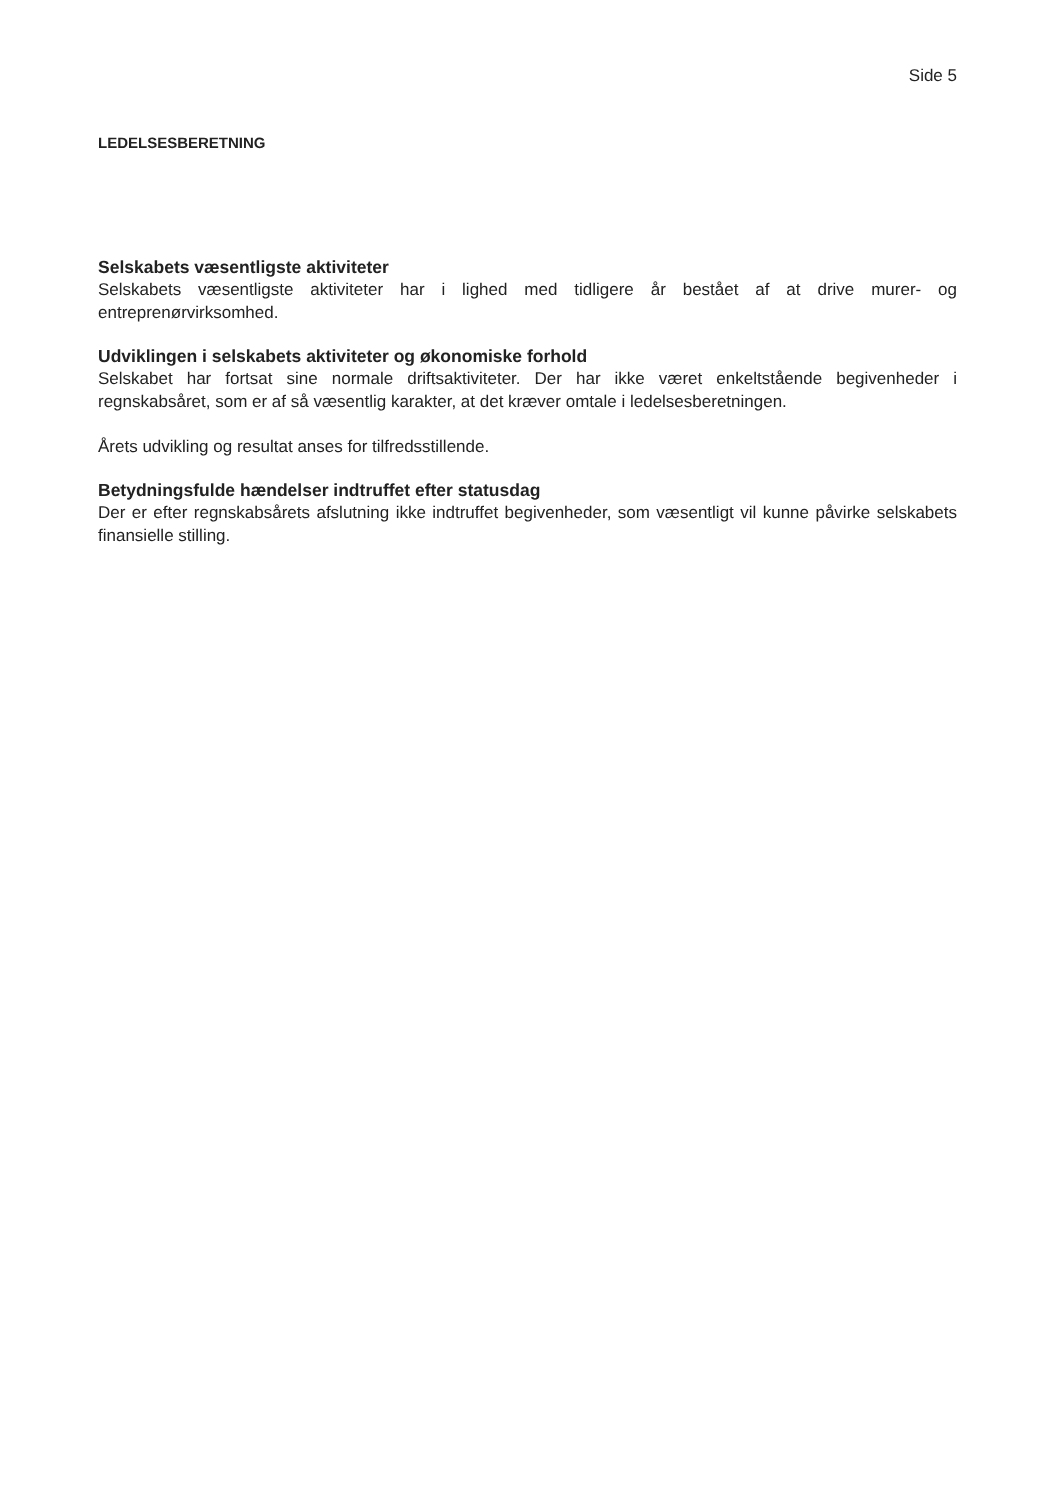Side 5
LEDELSESBERETNING
Selskabets væsentligste aktiviteter
Selskabets væsentligste aktiviteter har i lighed med tidligere år bestået af at drive murer- og entreprenørvirksomhed.
Udviklingen i selskabets aktiviteter og økonomiske forhold
Selskabet har fortsat sine normale driftsaktiviteter. Der har ikke været enkeltstående begivenheder i regnskabsåret, som er af så væsentlig karakter, at det kræver omtale i ledelsesberetningen.
Årets udvikling og resultat anses for tilfredsstillende.
Betydningsfulde hændelser indtruffet efter statusdag
Der er efter regnskabsårets afslutning ikke indtruffet begivenheder, som væsentligt vil kunne påvirke selskabets finansielle stilling.